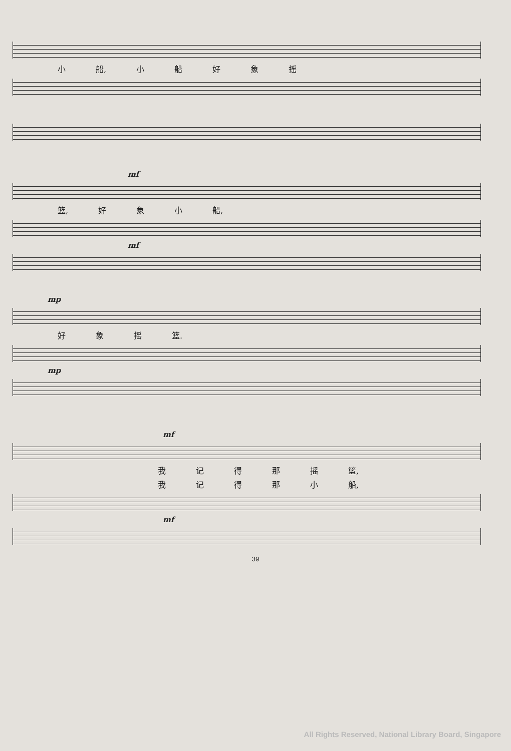小 船, 小船好象摇
mf
篮, 好象小 船,
mf
mp
好象摇 篮.
mp
mf
我记得那摇 篮,
我记得那小 船,
mf
39
All Rights Reserved, National Library Board, Singapore